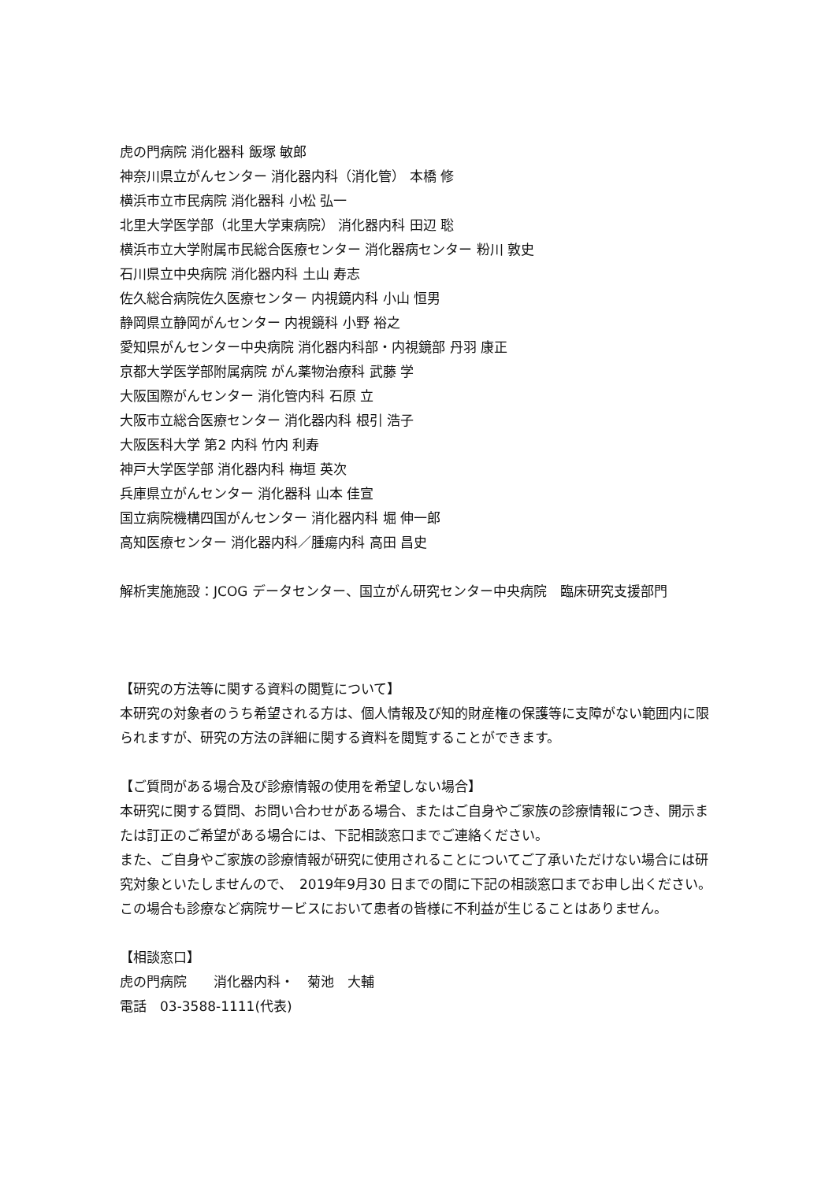虎の門病院 消化器科 飯塚 敏郎
神奈川県立がんセンター 消化器内科（消化管） 本橋 修
横浜市立市民病院 消化器科 小松 弘一
北里大学医学部（北里大学東病院） 消化器内科 田辺 聡
横浜市立大学附属市民総合医療センター 消化器病センター 粉川 敦史
石川県立中央病院 消化器内科 土山 寿志
佐久総合病院佐久医療センター 内視鏡内科 小山 恒男
静岡県立静岡がんセンター 内視鏡科 小野 裕之
愛知県がんセンター中央病院 消化器内科部・内視鏡部 丹羽 康正
京都大学医学部附属病院 がん薬物治療科 武藤 学
大阪国際がんセンター 消化管内科 石原 立
大阪市立総合医療センター 消化器内科 根引 浩子
大阪医科大学 第2 内科 竹内 利寿
神戸大学医学部 消化器内科 梅垣 英次
兵庫県立がんセンター 消化器科 山本 佳宣
国立病院機構四国がんセンター 消化器内科 堀 伸一郎
高知医療センター 消化器内科／腫瘍内科 高田 昌史
解析実施施設：JCOG データセンター、国立がん研究センター中央病院　臨床研究支援部門
【研究の方法等に関する資料の閲覧について】
本研究の対象者のうち希望される方は、個人情報及び知的財産権の保護等に支障がない範囲内に限られますが、研究の方法の詳細に関する資料を閲覧することができます。
【ご質問がある場合及び診療情報の使用を希望しない場合】
本研究に関する質問、お問い合わせがある場合、またはご自身やご家族の診療情報につき、開示または訂正のご希望がある場合には、下記相談窓口までご連絡ください。
また、ご自身やご家族の診療情報が研究に使用されることについてご了承いただけない場合には研究対象といたしませんので、　2019年9月30 日までの間に下記の相談窓口までお申し出ください。この場合も診療など病院サービスにおいて患者の皆様に不利益が生じることはありません。
【相談窓口】
虎の門病院　　消化器内科・　菊池　大輔
電話　03-3588-1111(代表)